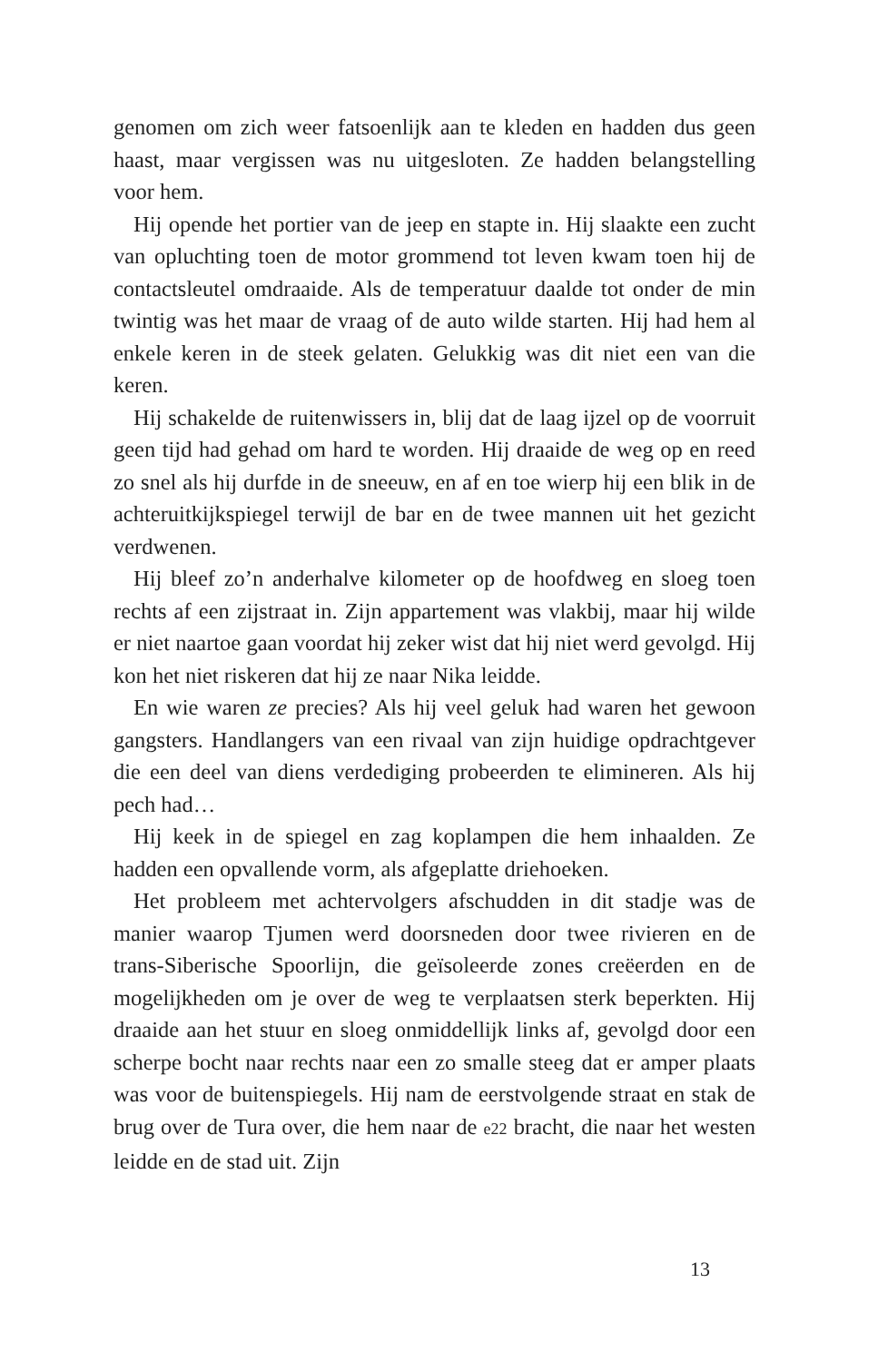genomen om zich weer fatsoenlijk aan te kleden en hadden dus geen haast, maar vergissen was nu uitgesloten. Ze hadden belangstelling voor hem.
Hij opende het portier van de jeep en stapte in. Hij slaakte een zucht van opluchting toen de motor grommend tot leven kwam toen hij de contactsleutel omdraaide. Als de temperatuur daalde tot onder de min twintig was het maar de vraag of de auto wilde starten. Hij had hem al enkele keren in de steek gelaten. Gelukkig was dit niet een van die keren.
Hij schakelde de ruitenwissers in, blij dat de laag ijzel op de voorruit geen tijd had gehad om hard te worden. Hij draaide de weg op en reed zo snel als hij durfde in de sneeuw, en af en toe wierp hij een blik in de achteruitkijkspiegel terwijl de bar en de twee mannen uit het gezicht verdwenen.
Hij bleef zo’n anderhalve kilometer op de hoofdweg en sloeg toen rechts af een zijstraat in. Zijn appartement was vlakbij, maar hij wilde er niet naartoe gaan voordat hij zeker wist dat hij niet werd gevolgd. Hij kon het niet riskeren dat hij ze naar Nika leidde.
En wie waren ze precies? Als hij veel geluk had waren het gewoon gangsters. Handlangers van een rivaal van zijn huidige opdrachtgever die een deel van diens verdediging probeerden te elimineren. Als hij pech had…
Hij keek in de spiegel en zag koplampen die hem inhaalden. Ze hadden een opvallende vorm, als afgeplatte driehoeken.
Het probleem met achtervolgers afschudden in dit stadje was de manier waarop Tjumen werd doorsneden door twee rivieren en de trans-Siberische Spoorlijn, die geïsoleerde zones creëerden en de mogelijkheden om je over de weg te verplaatsen sterk beperkten. Hij draaide aan het stuur en sloeg onmiddellijk links af, gevolgd door een scherpe bocht naar rechts naar een zo smalle steeg dat er amper plaats was voor de buitenspiegels. Hij nam de eerstvolgende straat en stak de brug over de Tura over, die hem naar de e22 bracht, die naar het westen leidde en de stad uit. Zijn
13